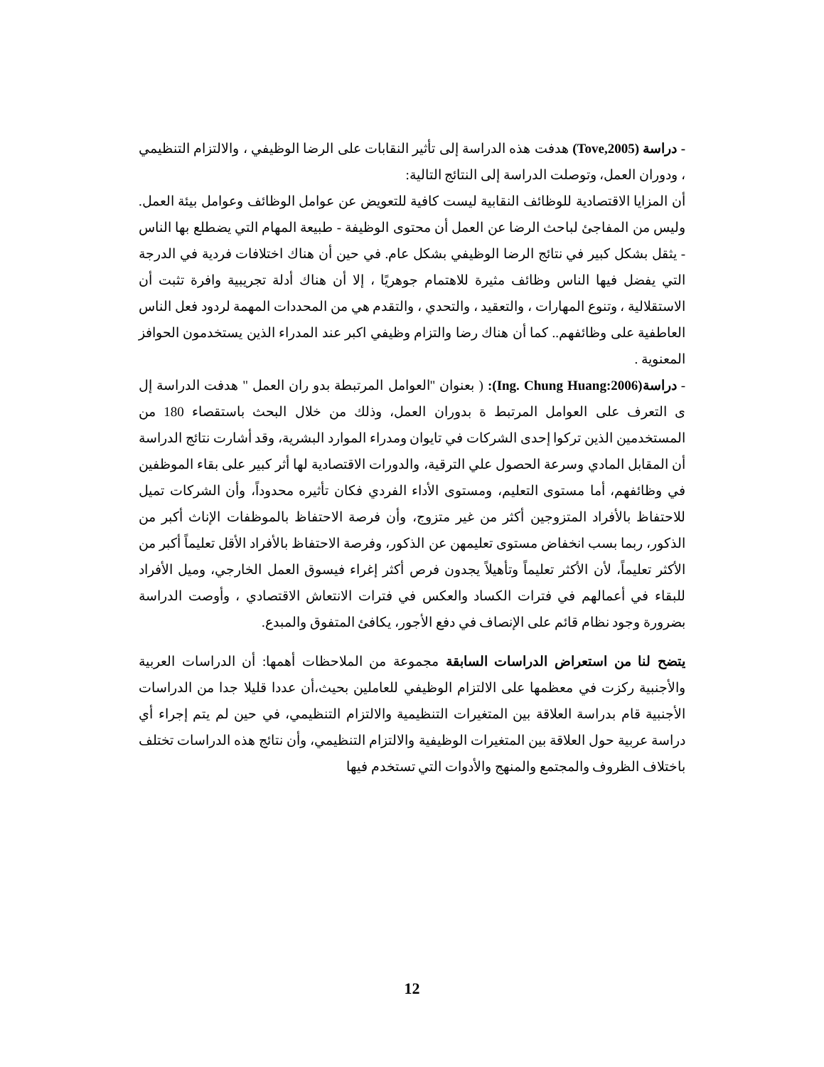- دراسة (Tove,2005) هدفت هذه الدراسة إلى تأثير النقابات على الرضا الوظيفي ، والالتزام التنظيمي ، ودوران العمل، وتوصلت الدراسة إلى النتائج التالية:
أن المزايا الاقتصادية للوظائف النقابية ليست كافية للتعويض عن عوامل الوظائف وعوامل بيئة العمل. وليس من المفاجئ لباحث الرضا عن العمل أن محتوى الوظيفة - طبيعة المهام التي يضطلع بها الناس - يثقل بشكل كبير في نتائج الرضا الوظيفي بشكل عام. في حين أن هناك اختلافات فردية في الدرجة التي يفضل فيها الناس وظائف مثيرة للاهتمام جوهريًا ، إلا أن هناك أدلة تجريبية وافرة تثبت أن الاستقلالية ، وتنوع المهارات ، والتعقيد ، والتحدي ، والتقدم هي من المحددات المهمة لردود فعل الناس العاطفية على وظائفهم.. كما أن هناك رضا والتزام وظيفي اكبر عند المدراء الذين يستخدمون الحوافز المعنوية .
- دراسة(Ing. Chung Huang:2006): ( بعنوان "العوامل المرتبطة بدو ران العمل " هدفت الدراسة إل ى التعرف على العوامل المرتبط ة بدوران العمل، وذلك من خلال البحث باستقصاء 180 من المستخدمين الذين تركوا إحدى الشركات في تايوان ومدراء الموارد البشرية، وقد أشارت نتائج الدراسة أن المقابل المادي وسرعة الحصول علي الترقية، والدورات الاقتصادية لها أثر كبير على بقاء الموظفين في وظائفهم، أما مستوى التعليم، ومستوى الأداء الفردي فكان تأثيره محدوداً، وأن الشركات تميل للاحتفاظ بالأفراد المتزوجين أكثر من غير متزوج، وأن فرصة الاحتفاظ بالموظفات الإناث أكبر من الذكور، ربما بسب انخفاض مستوى تعليمهن عن الذكور، وفرصة الاحتفاظ بالأفراد الأقل تعليماً أكبر من الأكثر تعليماً، لأن الأكثر تعليماً وتأهيلاً يجدون فرص أكثر إغراء فيسوق العمل الخارجي، وميل الأفراد للبقاء في أعمالهم في فترات الكساد والعكس في فترات الانتعاش الاقتصادي ، وأوصت الدراسة بضرورة وجود نظام قائم على الإنصاف في دفع الأجور، يكافئ المتفوق والمبدع.
يتضح لنا من استعراض الدراسات السابقة مجموعة من الملاحظات أهمها: أن الدراسات العربية والأجنبية ركزت في معظمها على الالتزام الوظيفي للعاملين بحيث،أن عددا قليلا جدا من الدراسات الأجنبية قام بدراسة العلاقة بين المتغيرات التنظيمية والالتزام التنظيمي، في حين لم يتم إجراء أي دراسة عربية حول العلاقة بين المتغيرات الوظيفية والالتزام التنظيمي، وأن نتائج هذه الدراسات تختلف باختلاف الظروف والمجتمع والمنهج والأدوات التي تستخدم فيها
12